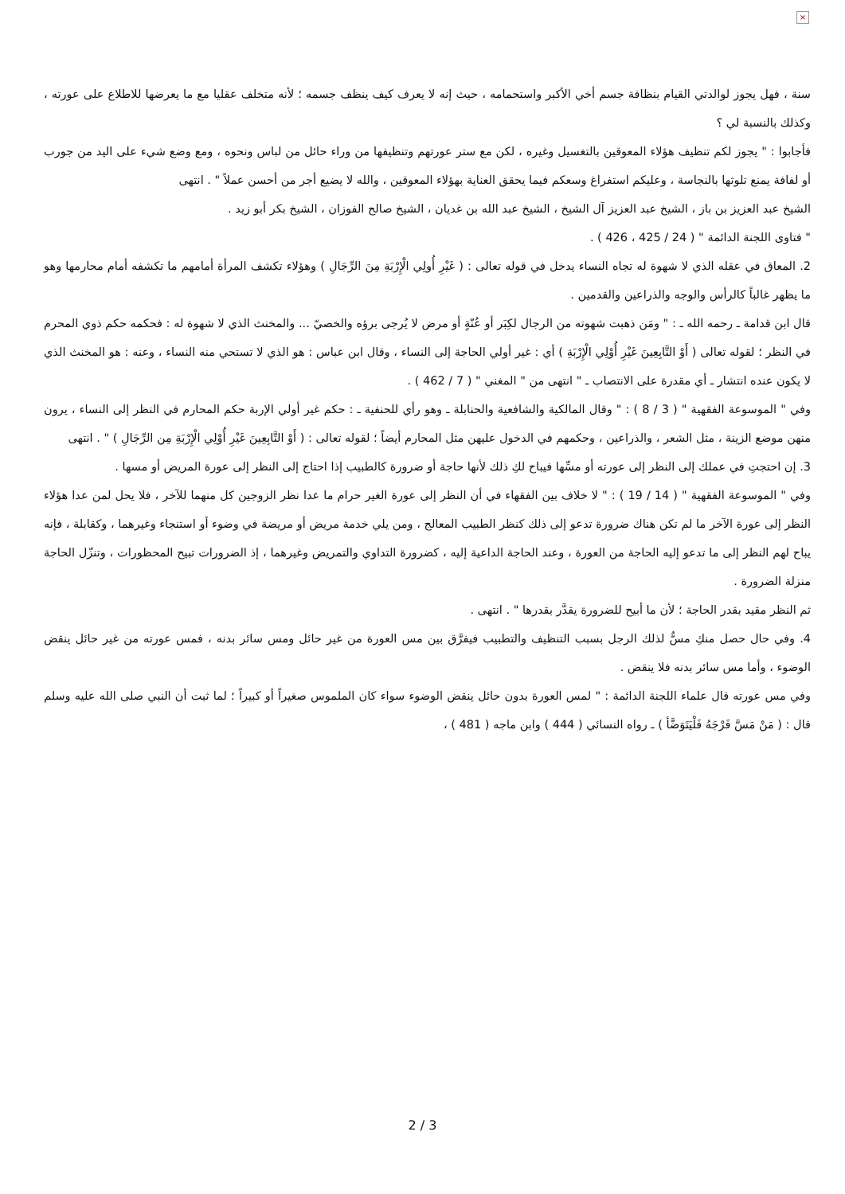×
سنة ، فهل يجوز لوالدتي القيام بنظافة جسم أخي الأكبر واستحمامه ، حيث إنه لا يعرف كيف ينظف جسمه ؛ لأنه متخلف عقليا مع ما يعرضها للاطلاع على عورته ، وكذلك بالنسبة لي ؟
فأجابوا : " يجوز لكم تنظيف هؤلاء المعوقين بالتغسيل وغيره ، لكن مع ستر عورتهم وتنظيفها من وراء حائل من لباس ونحوه ، ومع وضع شيء على اليد من جورب أو لفافة يمنع تلوثها بالنجاسة ، وعليكم استفراغ وسعكم فيما يحقق العناية بهؤلاء المعوقين ، والله لا يضيع أجر من أحسن عملاً " . انتهى
الشيخ عبد العزيز بن باز ، الشيخ عبد العزيز آل الشيخ ، الشيخ عبد الله بن غديان ، الشيخ صالح الفوزان ، الشيخ بكر أبو زيد .
" فتاوى اللجنة الدائمة " ( 24 / 425 ، 426 ) .
2. المعاق في عقله الذي لا شهوة له تجاه النساء يدخل في قوله تعالى : ( غَيْرِ أُولِي الْإِرْبَةِ مِنَ الرِّجَالِ ) وهؤلاء تكشف المرأة أمامهم ما تكشفه أمام محارمها وهو ما يظهر غالباً كالرأس والوجه والذراعين والقدمين .
قال ابن قدامة ـ رحمه الله ـ : " ومَن ذهبت شهوته من الرجال لكِبَر أو عُنّةٍ أو مرض لا يُرجى برؤه والخصيّ ... والمخنث الذي لا شهوة له : فحكمه حكم ذوي المحرم في النظر ؛ لقوله تعالى ( أَوْ التَّابِعِينَ غَيْرِ أُوْلِي الْإِرْبَةِ ) أي : غير أولي الحاجة إلى النساء ، وقال ابن عباس : هو الذي لا تستحي منه النساء ، وعنه : هو المخنث الذي لا يكون عنده انتشار ـ أي مقدرة على الانتصاب ـ " انتهى من " المغني " ( 7 / 462 ) .
وفي " الموسوعة الفقهية " ( 3 / 8 ) : " وقال المالكية والشافعية والحنابلة ـ وهو رأي للحنفية ـ : حكم غير أولي الإربة حكم المحارم في النظر إلى النساء ، يرون منهن موضع الزينة ، مثل الشعر ، والذراعين ، وحكمهم في الدخول عليهن مثل المحارم أيضاً ؛ لقوله تعالى : ( أَوْ التَّابِعِينَ غَيْرِ أُوْلِي الْإِرْبَةِ مِن الرِّجَالِ ) " . انتهى
3. إن احتجتِ في عملك إلى النظر إلى عورته أو مسِّها فيباح لكِ ذلك لأنها حاجة أو ضرورة كالطبيب إذا احتاج إلى النظر إلى عورة المريض أو مسها .
وفي " الموسوعة الفقهية " ( 14 / 19 ) : " لا خلاف بين الفقهاء في أن النظر إلى عورة الغير حرام ما عدا نظر الزوجين كل منهما للآخر ، فلا يحل لمن عدا هؤلاء النظر إلى عورة الآخر ما لم تكن هناك ضرورة تدعو إلى ذلك كنظر الطبيب المعالج ، ومن يلي خدمة مريض أو مريضة في وضوء أو استنجاء وغيرهما ، وكقابلة ، فإنه يباح لهم النظر إلى ما تدعو إليه الحاجة من العورة ، وعند الحاجة الداعية إليه ، كضرورة التداوي والتمريض وغيرهما ، إذ الضرورات تبيح المحظورات ، وتنزّل الحاجة منزلة الضرورة .
ثم النظر مقيد بقدر الحاجة ؛ لأن ما أبيح للضرورة يقدَّر بقدرها " . انتهى .
4. وفي حال حصل منكِ مسٌّ لذلك الرجل بسبب التنظيف والتطبيب فيفرَّق بين مس العورة من غير حائل ومس سائر بدنه ، فمس عورته من غير حائل ينقض الوضوء ، وأما مس سائر بدنه فلا ينقض .
وفي مس عورته قال علماء اللجنة الدائمة : " لمس العورة بدون حائل ينقض الوضوء سواء كان الملموس صغيراً أو كبيراً ؛ لما ثبت أن النبي صلى الله عليه وسلم قال : ( مَنْ مَسَّ فَرْجَهُ فَلْيَتَوَضَّأ ) ـ رواه النسائي ( 444 ) وابن ماجه ( 481 ) ،
2 / 3